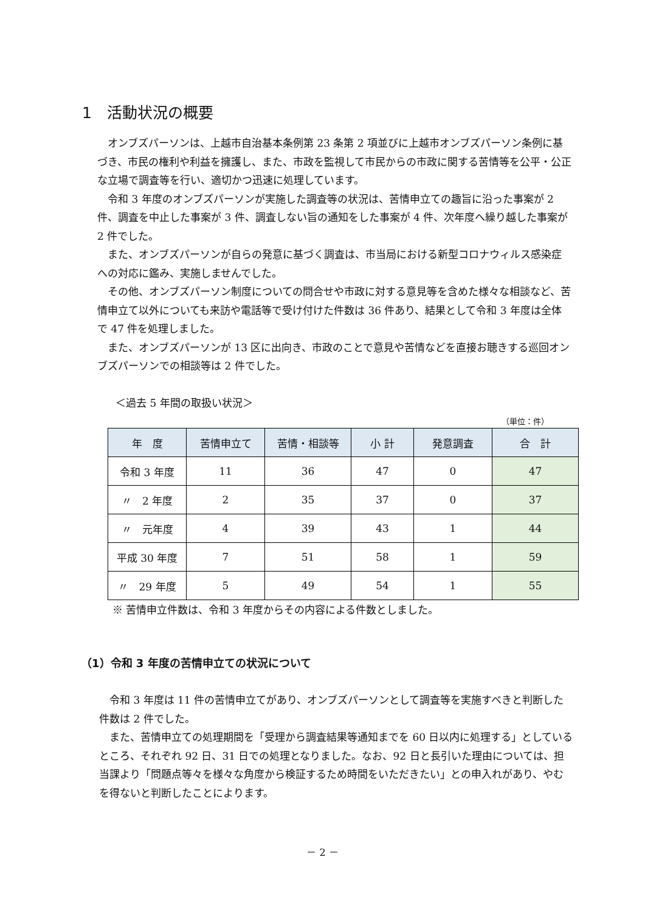1　活動状況の概要
オンブズパーソンは、上越市自治基本条例第 23 条第 2 項並びに上越市オンブズパーソン条例に基づき、市民の権利や利益を擁護し、また、市政を監視して市民からの市政に関する苦情等を公平・公正な立場で調査等を行い、適切かつ迅速に処理しています。
令和 3 年度のオンブズパーソンが実施した調査等の状況は、苦情申立ての趣旨に沿った事案が 2 件、調査を中止した事案が 3 件、調査しない旨の通知をした事案が 4 件、次年度へ繰り越した事案が 2 件でした。
また、オンブズパーソンが自らの発意に基づく調査は、市当局における新型コロナウィルス感染症への対応に鑑み、実施しませんでした。
その他、オンブズパーソン制度についての問合せや市政に対する意見等を含めた様々な相談など、苦情申立て以外についても来訪や電話等で受け付けた件数は 36 件あり、結果として令和 3 年度は全体で 47 件を処理しました。
また、オンブズパーソンが 13 区に出向き、市政のことで意見や苦情などを直接お聴きする巡回オンブズパーソンでの相談等は 2 件でした。
＜過去 5 年間の取扱い状況＞
（単位：件）
| 年 度 | 苦情申立て | 苦情・相談等 | 小 計 | 発意調査 | 合 計 |
| --- | --- | --- | --- | --- | --- |
| 令和 3 年度 | 11 | 36 | 47 | 0 | 47 |
| 〃 2 年度 | 2 | 35 | 37 | 0 | 37 |
| 〃 元年度 | 4 | 39 | 43 | 1 | 44 |
| 平成 30 年度 | 7 | 51 | 58 | 1 | 59 |
| 〃 29 年度 | 5 | 49 | 54 | 1 | 55 |
※ 苦情申立件数は、令和 3 年度からその内容による件数としました。
（1）令和 3 年度の苦情申立ての状況について
令和 3 年度は 11 件の苦情申立てがあり、オンブズパーソンとして調査等を実施すべきと判断した件数は 2 件でした。
また、苦情申立ての処理期間を「受理から調査結果等通知までを 60 日以内に処理する」としているところ、それぞれ 92 日、31 日での処理となりました。なお、92 日と長引いた理由については、担当課より「問題点等々を様々な角度から検証するため時間をいただきたい」との申入れがあり、やむを得ないと判断したことによります。
－ 2 －